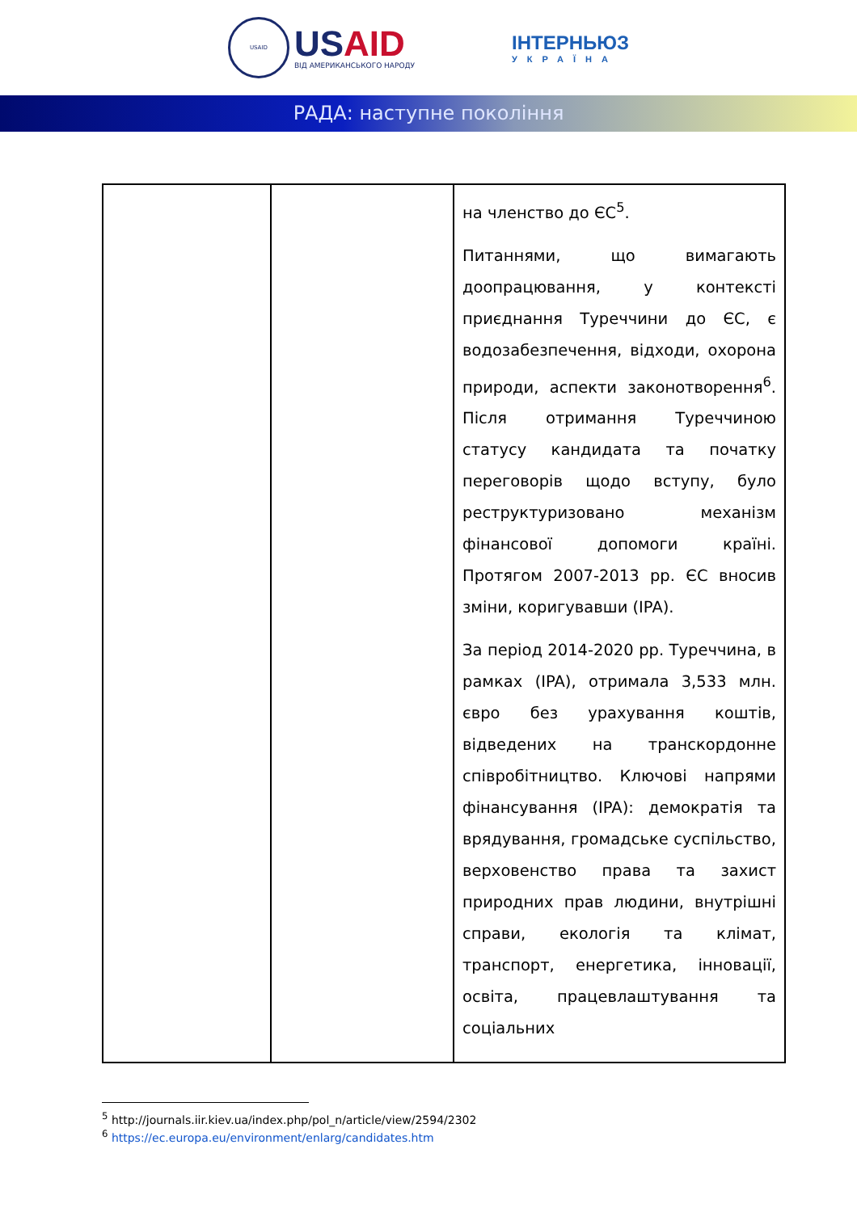USAID
USAID
ВІД АМЕРИКАНСЬКОГО НАРОДУ
ІНТЕРНЬЮЗ
УКРАЇНА
РАДА: наступне покоління
| | | на членство до ЄС<sup>5</sup>. Питаннями, що вимагають доопрацювання, у контексті приєднання Туреччини до ЄС, є водозабезпечення, відходи, охорона природи, аспекти законотворення<sup>6</sup>. Після отримання Туреччиною статусу кандидата та початку переговорів щодо вступу, було реструктуризовано механізм фінансової допомоги країні. Протягом 2007-2013 рр. ЄС вносив зміни, коригувавши (IPA). За період 2014-2020 рр. Туреччина, в рамках (IPA), отримала 3,533 млн. євро без урахування коштів, відведених на транскордонне співробітництво. Ключові напрями фінансування (IPA): демократія та врядування, громадське суспільство, верховенство права та захист природних прав людини, внутрішні справи, екологія та клімат, транспорт, енергетика, інновації, освіта, працевлаштування та соціальних |
<sup>5</sup> http://journals.iir.kiev.ua/index.php/pol_n/article/view/2594/2302
<sup>6</sup> https://ec.europa.eu/environment/enlarg/candidates.htm